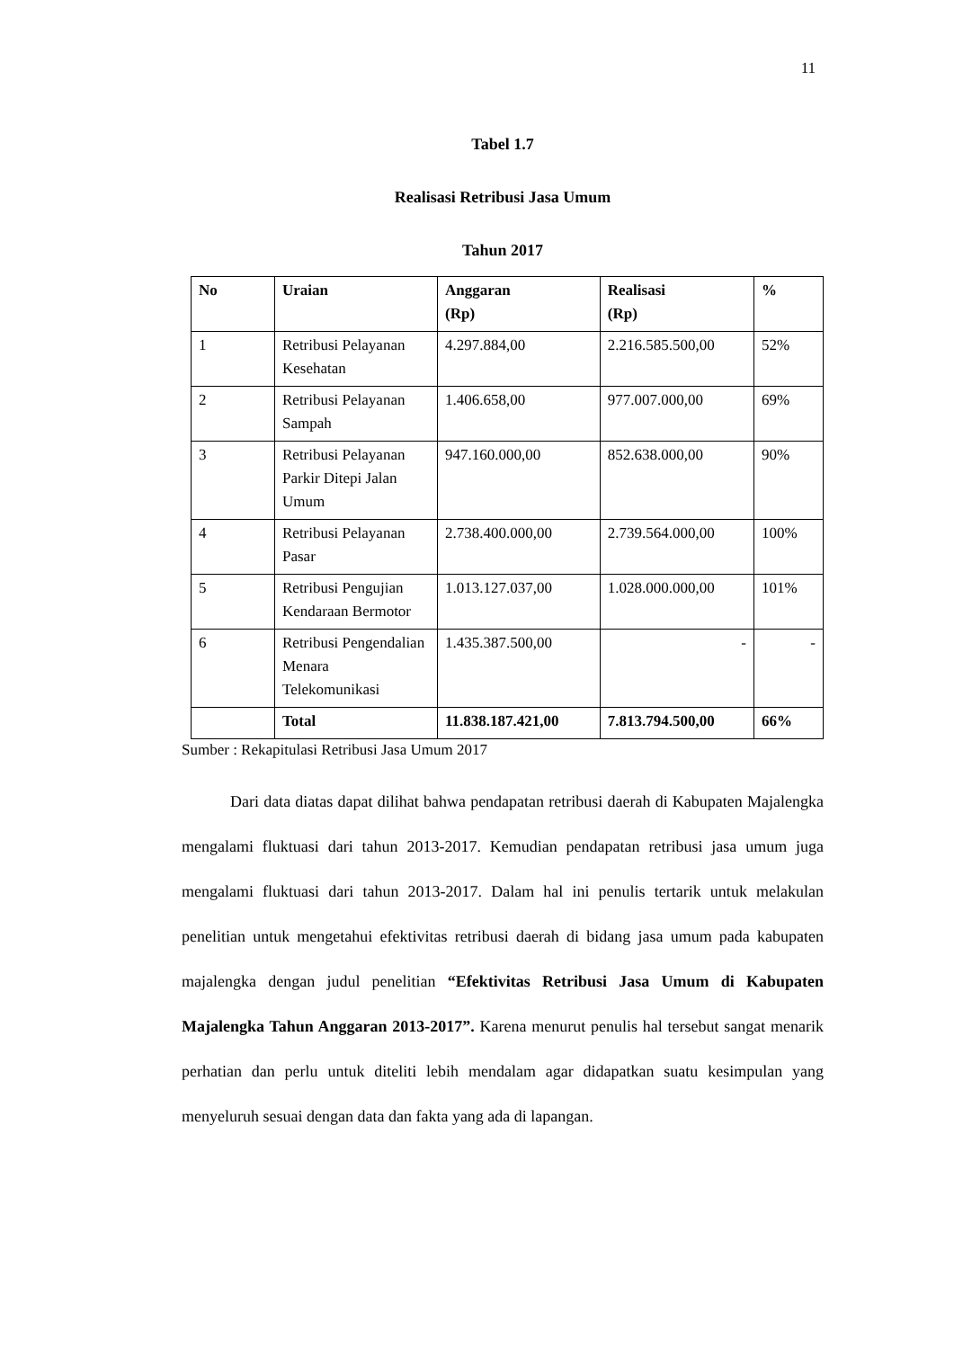11
Tabel 1.7
Realisasi Retribusi Jasa Umum
Tahun 2017
| No | Uraian | Anggaran (Rp) | Realisasi (Rp) | % |
| --- | --- | --- | --- | --- |
| 1 | Retribusi Pelayanan Kesehatan | 4.297.884,00 | 2.216.585.500,00 | 52% |
| 2 | Retribusi Pelayanan Sampah | 1.406.658,00 | 977.007.000,00 | 69% |
| 3 | Retribusi Pelayanan Parkir Ditepi Jalan Umum | 947.160.000,00 | 852.638.000,00 | 90% |
| 4 | Retribusi Pelayanan Pasar | 2.738.400.000,00 | 2.739.564.000,00 | 100% |
| 5 | Retribusi Pengujian Kendaraan Bermotor | 1.013.127.037,00 | 1.028.000.000,00 | 101% |
| 6 | Retribusi Pengendalian Menara Telekomunikasi | 1.435.387.500,00 | - | - |
| | Total | 11.838.187.421,00 | 7.813.794.500,00 | 66% |
Sumber : Rekapitulasi Retribusi Jasa Umum 2017
   Dari data diatas dapat dilihat bahwa pendapatan retribusi daerah di Kabupaten Majalengka mengalami fluktuasi dari tahun 2013-2017. Kemudian pendapatan retribusi jasa umum juga mengalami fluktuasi dari tahun 2013-2017. Dalam hal ini penulis tertarik untuk melakulan penelitian untuk mengetahui efektivitas retribusi daerah di bidang jasa umum pada kabupaten majalengka dengan judul penelitian “Efektivitas Retribusi Jasa Umum di Kabupaten Majalengka Tahun Anggaran 2013-2017”. Karena menurut penulis hal tersebut sangat menarik perhatian dan perlu untuk diteliti lebih mendalam agar didapatkan suatu kesimpulan yang menyeluruh sesuai dengan data dan fakta yang ada di lapangan.